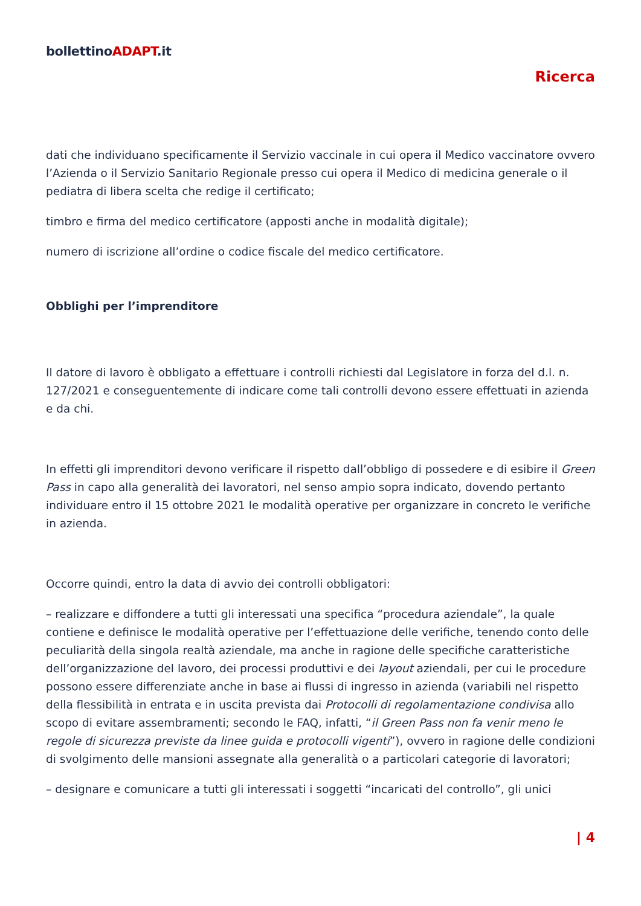bollettinoADAPT.it
Ricerca
dati che individuano specificamente il Servizio vaccinale in cui opera il Medico vaccinatore ovvero l’Azienda o il Servizio Sanitario Regionale presso cui opera il Medico di medicina generale o il pediatra di libera scelta che redige il certificato;
timbro e firma del medico certificatore (apposti anche in modalità digitale);
numero di iscrizione all’ordine o codice fiscale del medico certificatore.
Obblighi per l’imprenditore
Il datore di lavoro è obbligato a effettuare i controlli richiesti dal Legislatore in forza del d.l. n. 127/2021 e conseguentemente di indicare come tali controlli devono essere effettuati in azienda e da chi.
In effetti gli imprenditori devono verificare il rispetto dall’obbligo di possedere e di esibire il Green Pass in capo alla generalità dei lavoratori, nel senso ampio sopra indicato, dovendo pertanto individuare entro il 15 ottobre 2021 le modalità operative per organizzare in concreto le verifiche in azienda.
Occorre quindi, entro la data di avvio dei controlli obbligatori:
– realizzare e diffondere a tutti gli interessati una specifica “procedura aziendale”, la quale contiene e definisce le modalità operative per l’effettuazione delle verifiche, tenendo conto delle peculiarità della singola realtà aziendale, ma anche in ragione delle specifiche caratteristiche dell’organizzazione del lavoro, dei processi produttivi e dei layout aziendali, per cui le procedure possono essere differenziate anche in base ai flussi di ingresso in azienda (variabili nel rispetto della flessibilità in entrata e in uscita prevista dai Protocolli di regolamentazione condivisa allo scopo di evitare assembramenti; secondo le FAQ, infatti, “il Green Pass non fa venir meno le regole di sicurezza previste da linee guida e protocolli vigenti”), ovvero in ragione delle condizioni di svolgimento delle mansioni assegnate alla generalità o a particolari categorie di lavoratori;
– designare e comunicare a tutti gli interessati i soggetti “incaricati del controllo”, gli unici
| 4